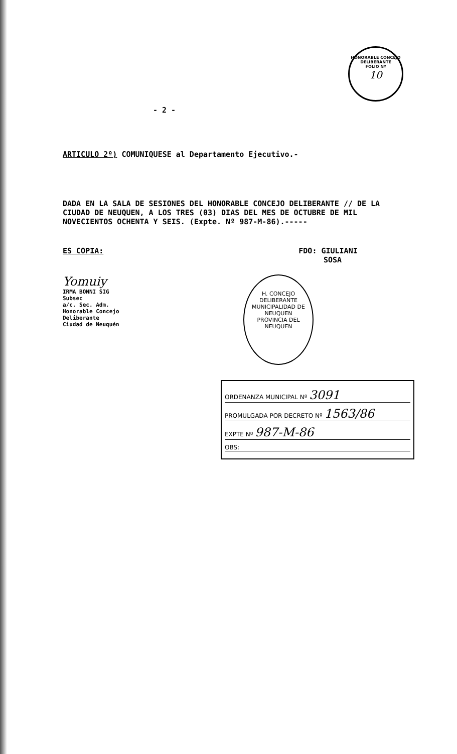HONORABLE CONCEJO DELIBERANTE
FOLIO Nº
10
- 2 -
ARTICULO 2º) COMUNIQUESE al Departamento Ejecutivo.-
DADA EN LA SALA DE SESIONES DEL HONORABLE CONCEJO DELIBERANTE // DE LA CIUDAD DE NEUQUEN, A LOS TRES (03) DIAS DEL MES DE OCTUBRE DE MIL NOVECIENTOS OCHENTA Y SEIS. (Expte. Nº 987-M-86).-----
ES COPIA: FDO: GIULIANI
SOSA
Yomuiy
IRMA BONNI SIG
Subsec
a/c. Sec. Adm.
Honorable Concejo Deliberante
Ciudad de Neuquén H. CONCEJO DELIBERANTE
MUNICIPALIDAD DE NEUQUEN
PROVINCIA DEL NEUQUEN
ORDENANZA MUNICIPAL Nº 3091
PROMULGADA POR DECRETO Nº 1563/86
EXPTE Nº 987-M-86
OBS: